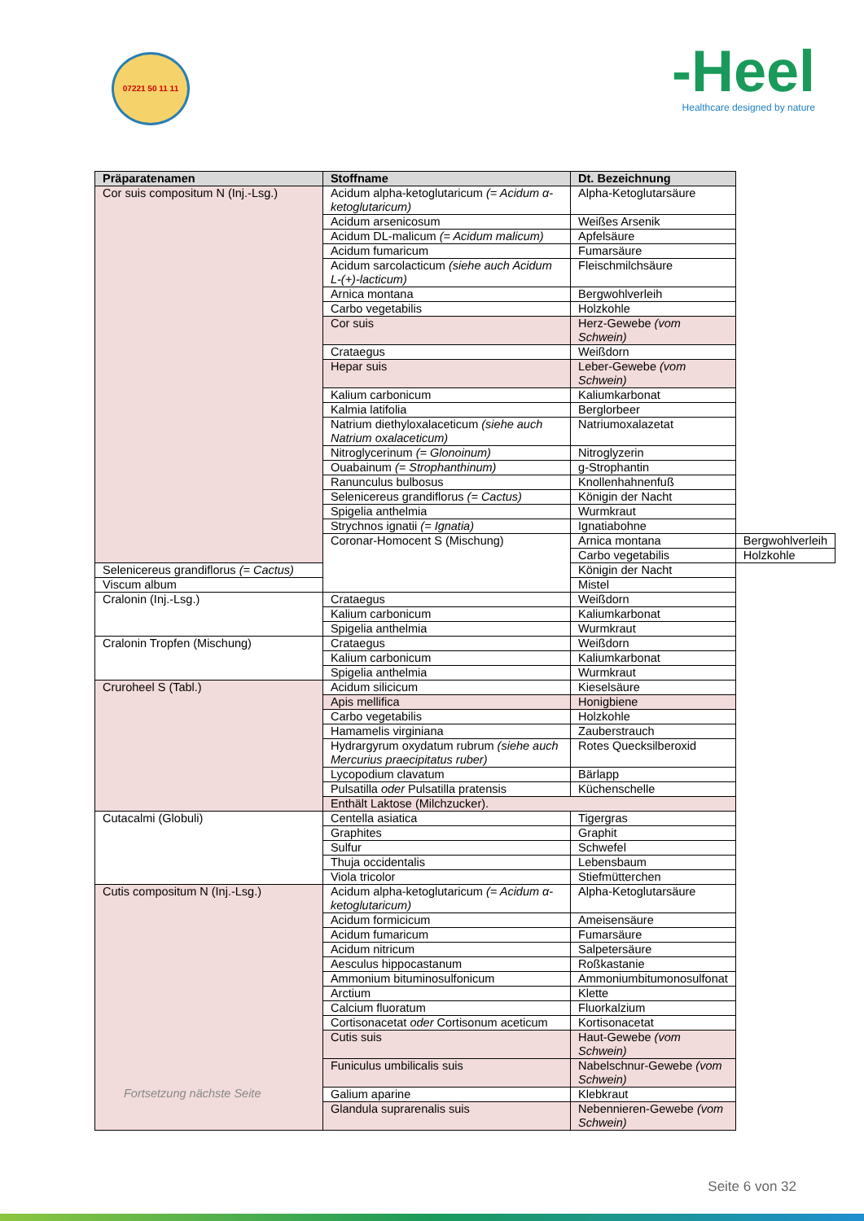07221 50 11 11
-Heel
Healthcare designed by nature
| Präparatenamen | Stoffname | Dt. Bezeichnung | |
| --- | --- | --- | --- |
| Cor suis compositum N (Inj.-Lsg.) | Acidum alpha-ketoglutaricum (= Acidum α-ketoglutaricum) | Alpha-Ketoglutarsäure | |
| | Acidum arsenicosum | Weißes Arsenik | |
| | Acidum DL-malicum (= Acidum malicum) | Apfelsäure | |
| | Acidum fumaricum | Fumarsäure | |
| | Acidum sarcolacticum (siehe auch Acidum L-(+)-lacticum) | Fleischmilchsäure | |
| | Arnica montana | Bergwohlverleih | |
| | Carbo vegetabilis | Holzkohle | |
| | Cor suis | Herz-Gewebe (vom Schwein) | |
| | Crataegus | Weißdorn | |
| | Hepar suis | Leber-Gewebe (vom Schwein) | |
| | Kalium carbonicum | Kaliumkarbonat | |
| | Kalmia latifolia | Berglorbeer | |
| | Natrium diethyloxalaceticum (siehe auch Natrium oxalaceticum) | Natriumoxalazetat | |
| | Nitroglycerinum (= Glonoinum) | Nitroglyzerin | |
| | Ouabainum (= Strophanthinum) | g-Strophantin | |
| | Ranunculus bulbosus | Knollenhahnenfuß | |
| | Selenicereus grandiflorus (= Cactus) | Königin der Nacht | |
| | Spigelia anthelmia | Wurmkraut | |
| | Strychnos ignatii (= Ignatia) | Ignatiabohne | |
| | Coronar-Homocent S (Mischung) | Arnica montana | Bergwohlverleih |
| | | Carbo vegetabilis | Holzkohle |
| Selenicereus grandiflorus (= Cactus) | | Königin der Nacht | |
| Viscum album | | Mistel | |
| Cralonin (Inj.-Lsg.) | Crataegus | Weißdorn | |
| | Kalium carbonicum | Kaliumkarbonat | |
| | Spigelia anthelmia | Wurmkraut | |
| Cralonin Tropfen (Mischung) | Crataegus | Weißdorn | |
| | Kalium carbonicum | Kaliumkarbonat | |
| | Spigelia anthelmia | Wurmkraut | |
| Cruroheel S (Tabl.) | Acidum silicicum | Kieselsäure | |
| | Apis mellifica | Honigbiene | |
| | Carbo vegetabilis | Holzkohle | |
| | Hamamelis virginiana | Zauberstrauch | |
| | Hydrargyrum oxydatum rubrum (siehe auch Mercurius praecipitatus ruber) | Rotes Quecksilberoxid | |
| | Lycopodium clavatum | Bärlapp | |
| | Pulsatilla oder Pulsatilla pratensis | Küchenschelle | |
| | Enthält Laktose (Milchzucker). | | |
| Cutacalmi (Globuli) | Centella asiatica | Tigergras | |
| | Graphites | Graphit | |
| | Sulfur | Schwefel | |
| | Thuja occidentalis | Lebensbaum | |
| | Viola tricolor | Stiefmütterchen | |
| Cutis compositum N (Inj.-Lsg.) Fortsetzung nächste Seite | Acidum alpha-ketoglutaricum (= Acidum α-ketoglutaricum) | Alpha-Ketoglutarsäure | |
| | Acidum formicicum | Ameisensäure | |
| | Acidum fumaricum | Fumarsäure | |
| | Acidum nitricum | Salpetersäure | |
| | Aesculus hippocastanum | Roßkastanie | |
| | Ammonium bituminosulfonicum | Ammoniumbitumonosulfonat | |
| | Arctium | Klette | |
| | Calcium fluoratum | Fluorkalzium | |
| | Cortisonacetat oder Cortisonum aceticum | Kortisonacetat | |
| | Cutis suis | Haut-Gewebe (vom Schwein) | |
| | Funiculus umbilicalis suis | Nabelschnur-Gewebe (vom Schwein) | |
| | Galium aparine | Klebkraut | |
| | Glandula suprarenalis suis | Nebennieren-Gewebe (vom Schwein) | |
Seite 6 von 32